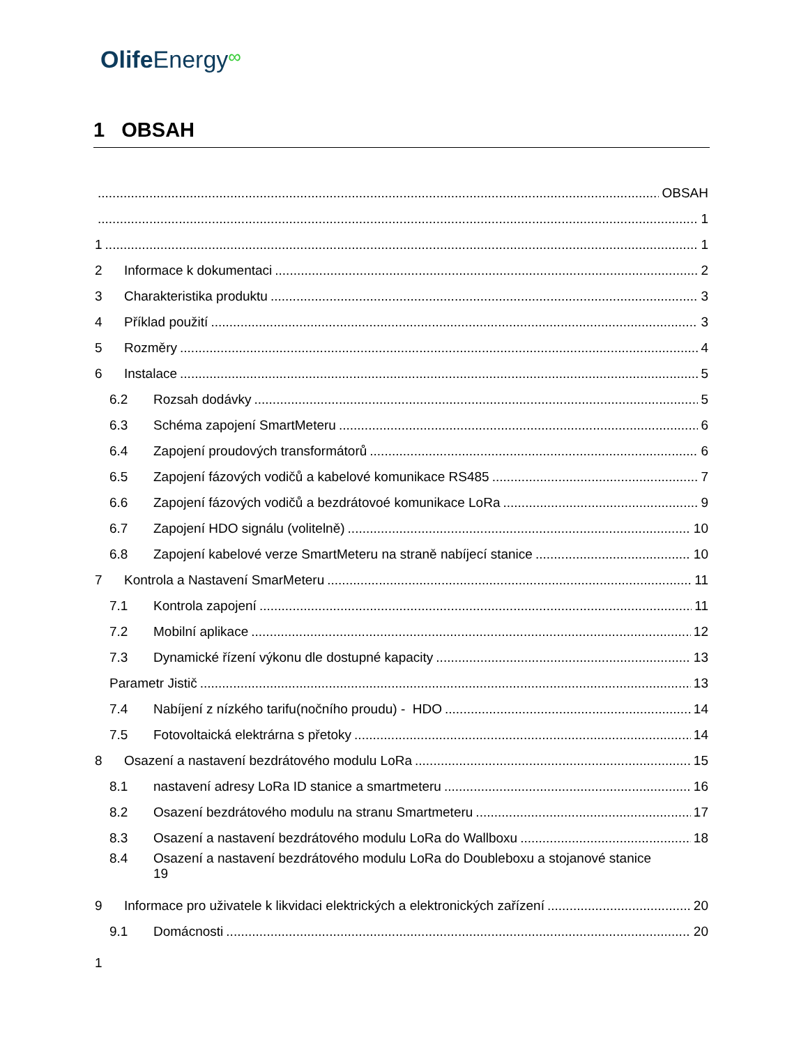Olife Energy∞
1 OBSAH
OBSAH
1
1 1
2 Informace k dokumentaci 2
3 Charakteristika produktu 3
4 Příklad použití 3
5 Rozměry 4
6 Instalace 5
6.2 Rozsah dodávky 5
6.3 Schéma zapojení SmartMeteru 6
6.4 Zapojení proudových transformátorů 6
6.5 Zapojení fázových vodičů a kabelové komunikace RS485 7
6.6 Zapojení fázových vodičů a bezdrátovoé komunikace LoRa 9
6.7 Zapojení HDO signálu (volitelně) 10
6.8 Zapojení kabelové verze SmartMeteru na straně nabíjecí stanice 10
7 Kontrola a Nastavení SmarMeteru 11
7.1 Kontrola zapojení 11
7.2 Mobilní aplikace 12
7.3 Dynamické řízení výkonu dle dostupné kapacity 13
Parametr Jistič 13
7.4 Nabíjení z nízkého tarifu(nočního proudu) - HDO 14
7.5 Fotovoltaická elektrárna s přetoky 14
8 Osazení a nastavení bezdrátového modulu LoRa 15
8.1 nastavení adresy LoRa ID stanice a smartmeteru 16
8.2 Osazení bezdrátového modulu na stranu Smartmeteru 17
8.3 Osazení a nastavení bezdrátového modulu LoRa do Wallboxu 18
8.4 Osazení a nastavení bezdrátového modulu LoRa do Doubleboxu a stojanové stanice
19
9 Informace pro uživatele k likvidaci elektrických a elektronických zařízení 20
9.1 Domácnosti 20
1